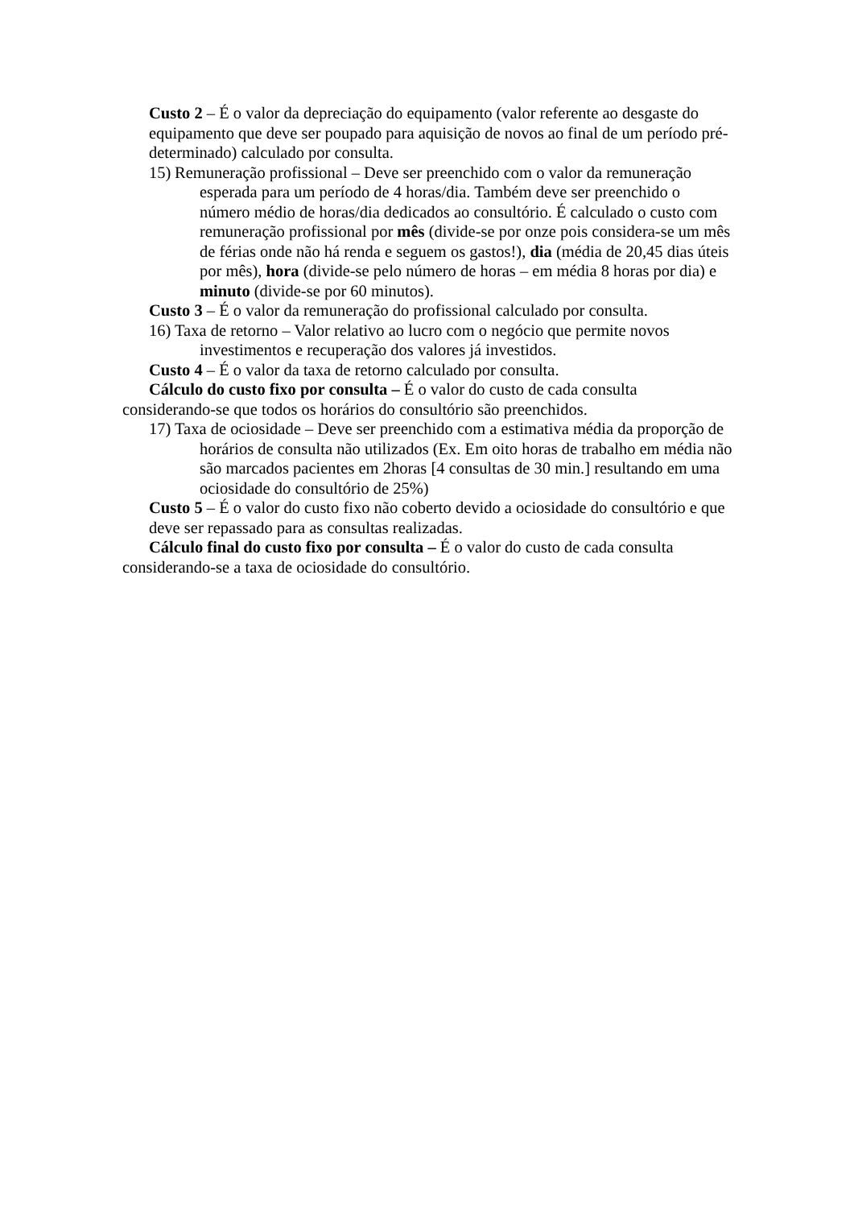Custo 2 – É o valor da depreciação do equipamento (valor referente ao desgaste do equipamento que deve ser poupado para aquisição de novos ao final de um período pré-determinado) calculado por consulta.
15)
Remuneração profissional – Deve ser preenchido com o valor da remuneração esperada para um período de 4 horas/dia. Também deve ser preenchido o número médio de horas/dia dedicados ao consultório. É calculado o custo com remuneração profissional por mês (divide-se por onze pois considera-se um mês de férias onde não há renda e seguem os gastos!), dia (média de 20,45 dias úteis por mês), hora (divide-se pelo número de horas – em média 8 horas por dia) e minuto (divide-se por 60 minutos).
Custo 3 – É o valor da remuneração do profissional calculado por consulta.
16)
Taxa de retorno – Valor relativo ao lucro com o negócio que permite novos investimentos e recuperação dos valores já investidos.
Custo 4 – É o valor da taxa de retorno calculado por consulta.
Cálculo do custo fixo por consulta – É o valor do custo de cada consulta considerando-se que todos os horários do consultório são preenchidos.
17)
Taxa de ociosidade – Deve ser preenchido com a estimativa média da proporção de horários de consulta não utilizados (Ex. Em oito horas de trabalho em média não são marcados pacientes em 2horas [4 consultas de 30 min.] resultando em uma ociosidade do consultório de 25%)
Custo 5 – É o valor do custo fixo não coberto devido a ociosidade do consultório e que deve ser repassado para as consultas realizadas.
Cálculo final do custo fixo por consulta – É o valor do custo de cada consulta considerando-se a taxa de ociosidade do consultório.